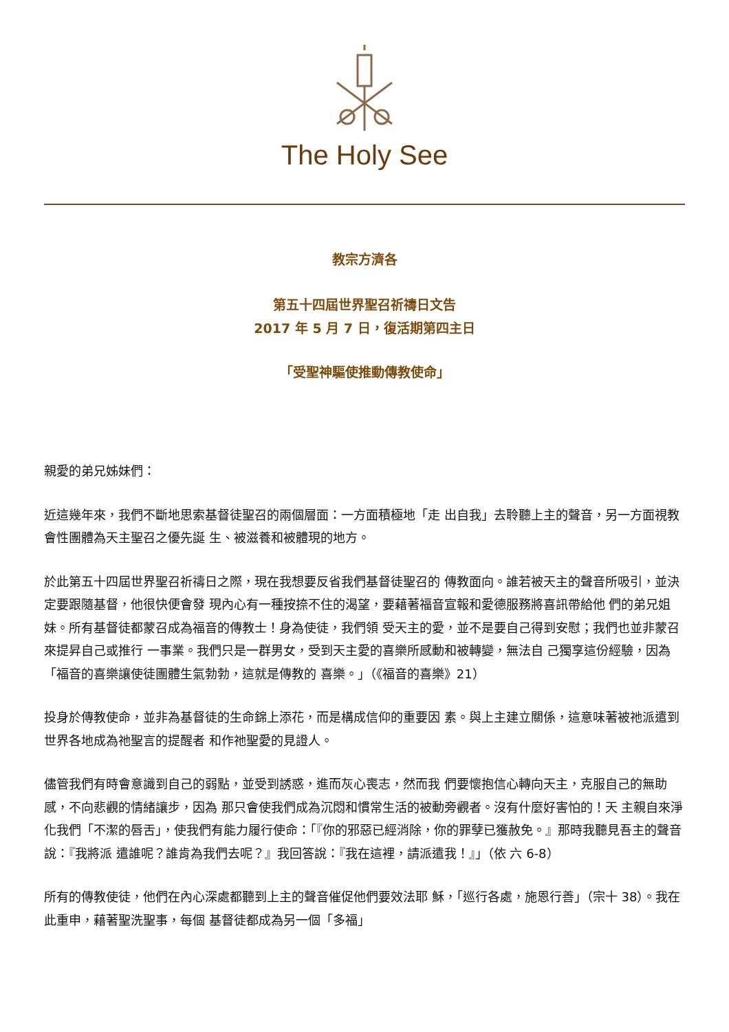The Holy See
教宗方濟各
第五十四屆世界聖召祈禱日文告
2017 年 5 月 7 日，復活期第四主日
「受聖神驅使推動傳教使命」
親愛的弟兄姊妹們：
近這幾年來，我們不斷地思索基督徒聖召的兩個層面：一方面積極地「走 出自我」去聆聽上主的聲音，另一方面視教會性團體為天主聖召之優先誕 生、被滋養和被體現的地方。
於此第五十四屆世界聖召祈禱日之際，現在我想要反省我們基督徒聖召的 傳教面向。誰若被天主的聲音所吸引，並決定要跟隨基督，他很快便會發 現內心有一種按捺不住的渴望，要藉著福音宣報和愛德服務將喜訊帶給他 們的弟兄姐妹。所有基督徒都蒙召成為福音的傳教士！身為使徒，我們領 受天主的愛，並不是要自己得到安慰；我們也並非蒙召來提昇自己或推行 一事業。我們只是一群男女，受到天主愛的喜樂所感動和被轉變，無法自 己獨享這份經驗，因為「福音的喜樂讓使徒團體生氣勃勃，這就是傳教的 喜樂。」（《福音的喜樂》21）
投身於傳教使命，並非為基督徒的生命錦上添花，而是構成信仰的重要因 素。與上主建立關係，這意味著被祂派遣到世界各地成為祂聖言的提醒者 和作祂聖愛的見證人。
儘管我們有時會意識到自己的弱點，並受到誘惑，進而灰心喪志，然而我 們要懷抱信心轉向天主，克服自己的無助感，不向悲觀的情緒讓步，因為 那只會使我們成為沉悶和慣常生活的被動旁觀者。沒有什麼好害怕的！天 主親自來淨化我們「不潔的唇舌」，使我們有能力履行使命：「『你的邪惡已經消除，你的罪孽已獲赦免。』那時我聽見吾主的聲音說：『我將派 遣誰呢？誰肯為我們去呢？』我回答說：『我在這裡，請派遣我！』」（依 六 6-8）
所有的傳教使徒，他們在內心深處都聽到上主的聲音催促他們要效法耶 穌，「巡行各處，施恩行善」（宗十 38）。我在此重申，藉著聖洗聖事，每個 基督徒都成為另一個「多福」